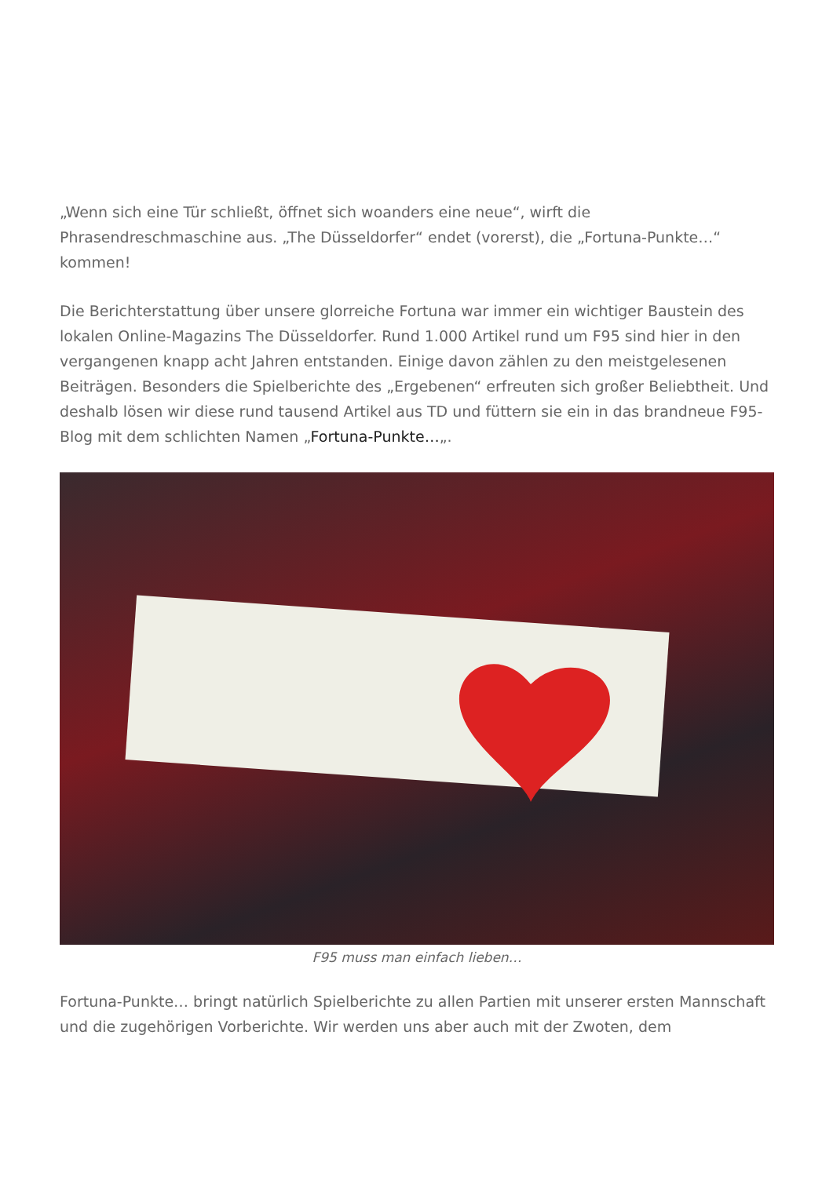„Wenn sich eine Tür schließt, öffnet sich woanders eine neue“, wirft die Phrasendreschmaschine aus. „The Düsseldorfer“ endet (vorerst), die „Fortuna-Punkte…“ kommen!
Die Berichterstattung über unsere glorreiche Fortuna war immer ein wichtiger Baustein des lokalen Online-Magazins The Düsseldorfer. Rund 1.000 Artikel rund um F95 sind hier in den vergangenen knapp acht Jahren entstanden. Einige davon zählen zu den meistgelesenen Beiträgen. Besonders die Spielberichte des „Ergebenen“ erfreuten sich großer Beliebtheit. Und deshalb lösen wir diese rund tausend Artikel aus TD und füttern sie ein in das brandneue F95-Blog mit dem schlichten Namen „Fortuna-Punkte…„.
F95 muss man einfach lieben…
Fortuna-Punkte… bringt natürlich Spielberichte zu allen Partien mit unserer ersten Mannschaft und die zugehörigen Vorberichte. Wir werden uns aber auch mit der Zwoten, dem